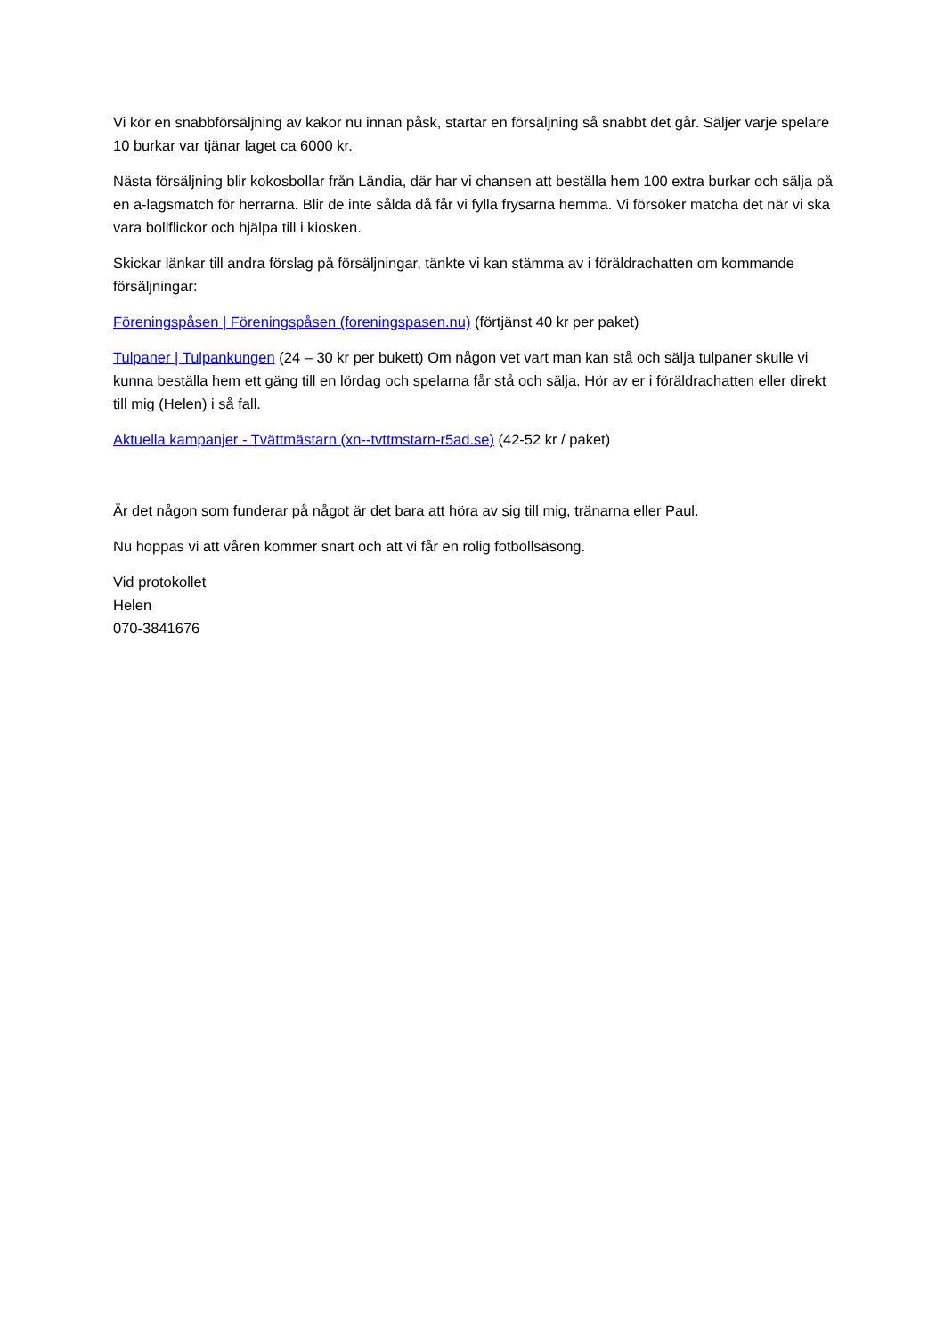Vi kör en snabbförsäljning av kakor nu innan påsk, startar en försäljning så snabbt det går. Säljer varje spelare 10 burkar var tjänar laget ca 6000 kr.
Nästa försäljning blir kokosbollar från Ländia, där har vi chansen att beställa hem 100 extra burkar och sälja på en a-lagsmatch för herrarna. Blir de inte sålda då får vi fylla frysarna hemma. Vi försöker matcha det när vi ska vara bollflickor och hjälpa till i kiosken.
Skickar länkar till andra förslag på försäljningar, tänkte vi kan stämma av i föräldrachatten om kommande försäljningar:
Föreningspåsen | Föreningspåsen (foreningspasen.nu) (förtjänst 40 kr per paket)
Tulpaner | Tulpankungen (24 – 30 kr per bukett) Om någon vet vart man kan stå och sälja tulpaner skulle vi kunna beställa hem ett gäng till en lördag och spelarna får stå och sälja. Hör av er i föräldrachatten eller direkt till mig (Helen) i så fall.
Aktuella kampanjer - Tvättmästarn (xn--tvttmstarn-r5ad.se) (42-52 kr / paket)
Är det någon som funderar på något är det bara att höra av sig till mig, tränarna eller Paul.
Nu hoppas vi att våren kommer snart och att vi får en rolig fotbollsäsong.
Vid protokollet
Helen
070-3841676